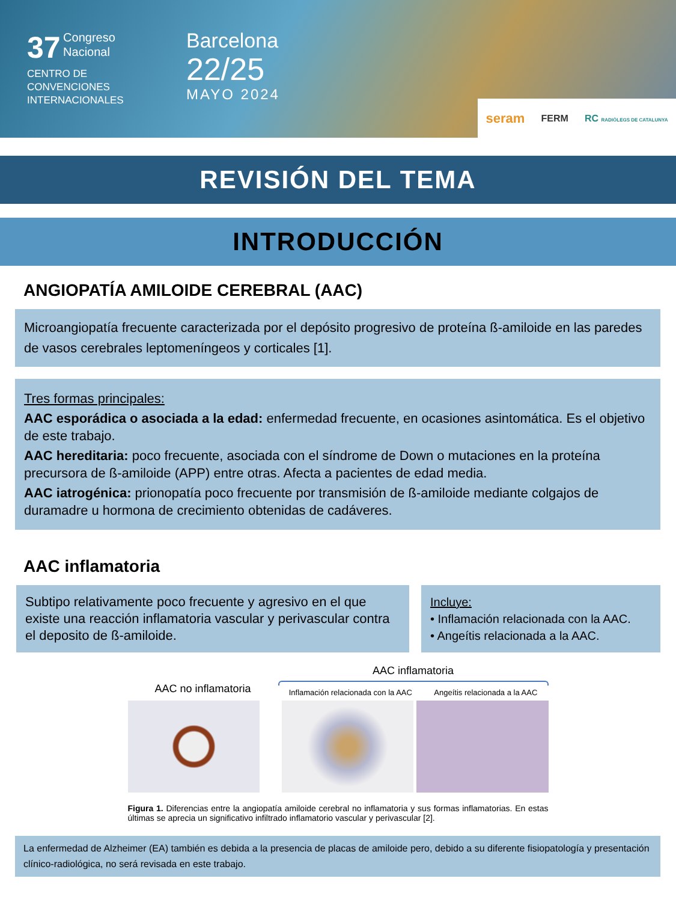37 Congreso
Nacional
CENTRO DE
CONVENCIONES
INTERNACIONALES
Barcelona
22/25
MAYO 2024
seram FERM RC RADIÒLEGS DE CATALUNYA
REVISIÓN DEL TEMA
INTRODUCCIÓN
ANGIOPATÍA AMILOIDE CEREBRAL (AAC)
Microangiopatía frecuente caracterizada por el depósito progresivo de proteína ß-amiloide en las paredes de vasos cerebrales leptomeníngeos y corticales [1].
Tres formas principales:
AAC esporádica o asociada a la edad: enfermedad frecuente, en ocasiones asintomática. Es el objetivo de este trabajo.
AAC hereditaria: poco frecuente, asociada con el síndrome de Down o mutaciones en la proteína precursora de ß-amiloide (APP) entre otras. Afecta a pacientes de edad media.
AAC iatrogénica: prionopatía poco frecuente por transmisión de ß-amiloide mediante colgajos de duramadre u hormona de crecimiento obtenidas de cadáveres.
AAC inflamatoria
Subtipo relativamente poco frecuente y agresivo en el que existe una reacción inflamatoria vascular y perivascular contra el deposito de ß-amiloide.
Incluye:
• Inflamación relacionada con la AAC.
• Angeítis relacionada a la AAC.
AAC no inflamatoria
AAC inflamatoria
Inflamación relacionada con la AAC Angeítis relacionada a la AAC
Figura 1. Diferencias entre la angiopatía amiloide cerebral no inflamatoria y sus formas inflamatorias. En estas últimas se aprecia un significativo infiltrado inflamatorio vascular y perivascular [2].
La enfermedad de Alzheimer (EA) también es debida a la presencia de placas de amiloide pero, debido a su diferente fisiopatología y presentación clínico-radiológica, no será revisada en este trabajo.